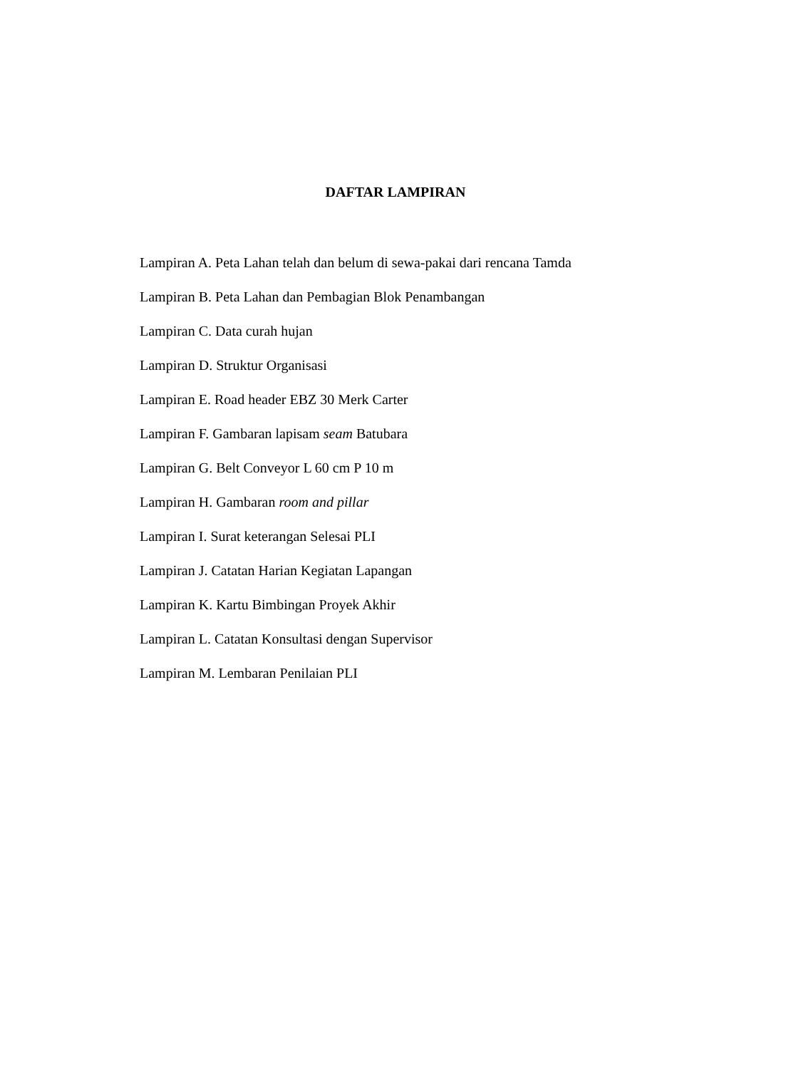DAFTAR LAMPIRAN
Lampiran A. Peta Lahan telah dan belum di sewa-pakai dari rencana Tamda
Lampiran B. Peta Lahan dan Pembagian Blok Penambangan
Lampiran C. Data curah hujan
Lampiran D. Struktur Organisasi
Lampiran E. Road header EBZ 30 Merk Carter
Lampiran F. Gambaran lapisam seam Batubara
Lampiran G. Belt Conveyor L 60 cm P 10 m
Lampiran H. Gambaran room and pillar
Lampiran I. Surat keterangan Selesai PLI
Lampiran J. Catatan Harian Kegiatan Lapangan
Lampiran K. Kartu Bimbingan Proyek Akhir
Lampiran L. Catatan Konsultasi dengan Supervisor
Lampiran M. Lembaran Penilaian PLI